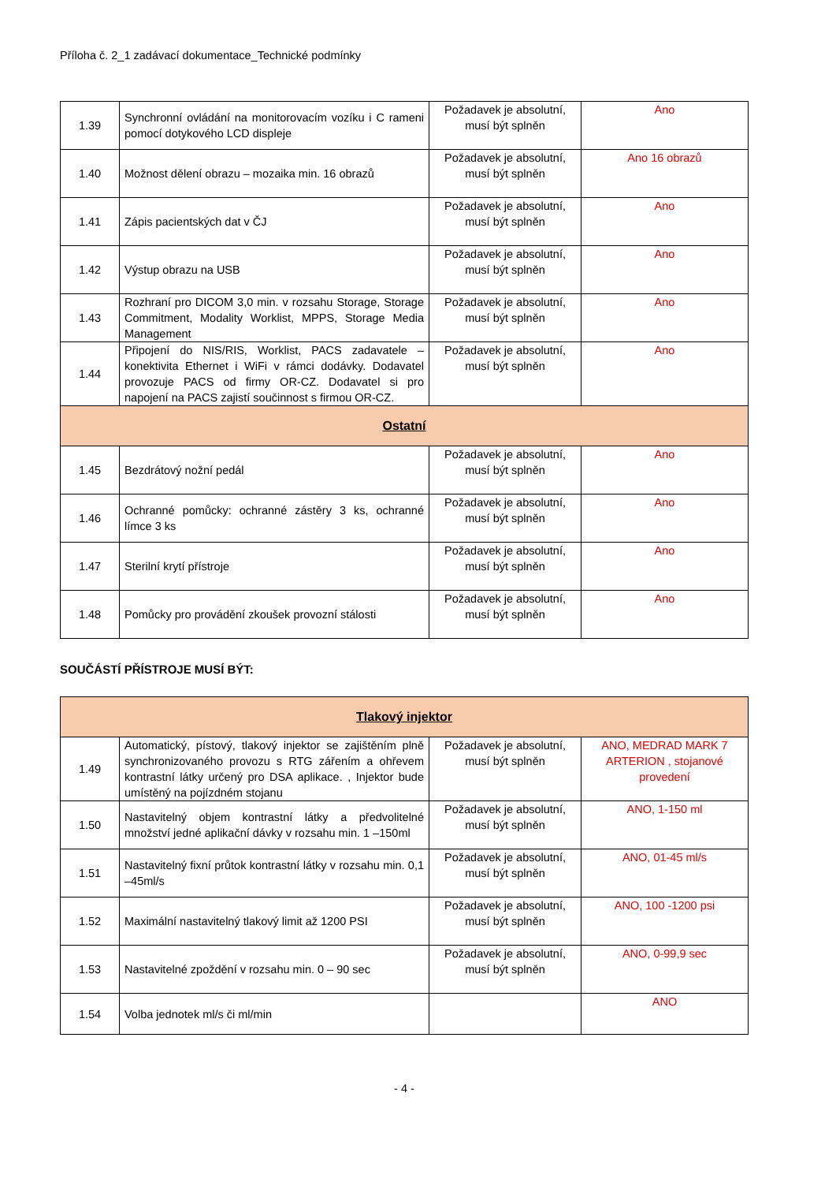Příloha č. 2_1 zadávací dokumentace_Technické podmínky
| 1.39 | Synchronní ovládání na monitorovacím vozíku i C rameni pomocí dotykového LCD displeje | Požadavek je absolutní, musí být splněn | Ano |
| 1.40 | Možnost dělení obrazu – mozaika min. 16 obrazů | Požadavek je absolutní, musí být splněn | Ano 16 obrazů |
| 1.41 | Zápis pacientských dat v ČJ | Požadavek je absolutní, musí být splněn | Ano |
| 1.42 | Výstup obrazu na USB | Požadavek je absolutní, musí být splněn | Ano |
| 1.43 | Rozhraní pro DICOM 3,0 min. v rozsahu Storage, Storage Commitment, Modality Worklist, MPPS, Storage Media Management | Požadavek je absolutní, musí být splněn | Ano |
| 1.44 | Připojení do NIS/RIS, Worklist, PACS zadavatele – konektivita Ethernet i WiFi v rámci dodávky. Dodavatel provozuje PACS od firmy OR-CZ. Dodavatel si pro napojení na PACS zajistí součinnost s firmou OR-CZ. | Požadavek je absolutní, musí být splněn | Ano |
| Ostatní | | | |
| 1.45 | Bezdrátový nožní pedál | Požadavek je absolutní, musí být splněn | Ano |
| 1.46 | Ochranné pomůcky: ochranné zástěry 3 ks, ochranné límce 3 ks | Požadavek je absolutní, musí být splněn | Ano |
| 1.47 | Sterilní krytí přístroje | Požadavek je absolutní, musí být splněn | Ano |
| 1.48 | Pomůcky pro provádění zkoušek provozní stálosti | Požadavek je absolutní, musí být splněn | Ano |
SOUČÁSTÍ PŘÍSTROJE MUSÍ BÝT:
| Tlakový injektor | | | |
| 1.49 | Automatický, pístový, tlakový injektor se zajištěním plně synchronizovaného provozu s RTG zářením a ohřevem kontrastní látky určený pro DSA aplikace. , Injektor bude umístěný na pojízdném stojanu | Požadavek je absolutní, musí být splněn | ANO, MEDRAD MARK 7 ARTERION , stojanové provedení |
| 1.50 | Nastavitelný objem kontrastní látky a předvolitelné množství jedné aplikační dávky v rozsahu min. 1 –150ml | Požadavek je absolutní, musí být splněn | ANO, 1-150 ml |
| 1.51 | Nastavitelný fixní průtok kontrastní látky v rozsahu min. 0,1 –45ml/s | Požadavek je absolutní, musí být splněn | ANO, 01-45 ml/s |
| 1.52 | Maximální nastavitelný tlakový limit až 1200 PSI | Požadavek je absolutní, musí být splněn | ANO, 100 -1200 psi |
| 1.53 | Nastavitelné zpoždění v rozsahu min. 0 – 90 sec | Požadavek je absolutní, musí být splněn | ANO, 0-99,9 sec |
| 1.54 | Volba jednotek ml/s či ml/min | | ANO |
- 4 -